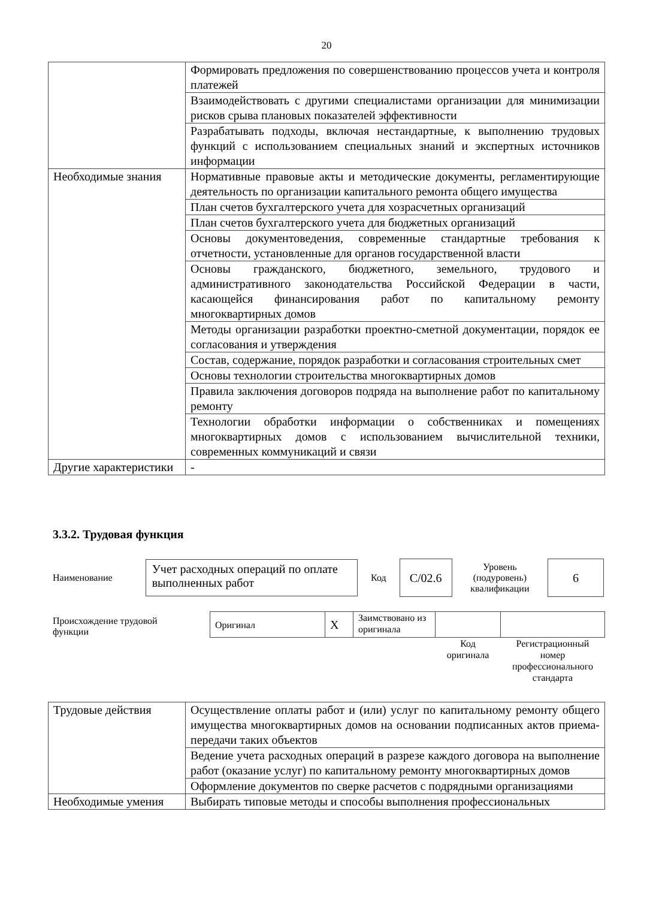20
| | Формировать предложения по совершенствованию процессов учета и контроля платежей |
| | Взаимодействовать с другими специалистами организации для минимизации рисков срыва плановых показателей эффективности |
| | Разрабатывать подходы, включая нестандартные, к выполнению трудовых функций с использованием специальных знаний и экспертных источников информации |
| Необходимые знания | Нормативные правовые акты и методические документы, регламентирующие деятельность по организации капитального ремонта общего имущества |
| | План счетов бухгалтерского учета для хозрасчетных организаций |
| | План счетов бухгалтерского учета для бюджетных организаций |
| | Основы документоведения, современные стандартные требования к отчетности, установленные для органов государственной власти |
| | Основы гражданского, бюджетного, земельного, трудового и административного законодательства Российской Федерации в части, касающейся финансирования работ по капитальному ремонту многоквартирных домов |
| | Методы организации разработки проектно-сметной документации, порядок ее согласования и утверждения |
| | Состав, содержание, порядок разработки и согласования строительных смет |
| | Основы технологии строительства многоквартирных домов |
| | Правила заключения договоров подряда на выполнение работ по капитальному ремонту |
| | Технологии обработки информации о собственниках и помещениях многоквартирных домов с использованием вычислительной техники, современных коммуникаций и связи |
| Другие характеристики | - |
3.3.2. Трудовая функция
Наименование
Учет расходных операций по оплате выполненных работ
Код
С/02.6
Уровень (подуровень) квалификации
6
Происхождение трудовой функции
| Оригинал | X | Заимствовано из оригинала | | |
| | | | Код оригинала | Регистрационный номер профессионального стандарта |
| Трудовые действия | Осуществление оплаты работ и (или) услуг по капитальному ремонту общего имущества многоквартирных домов на основании подписанных актов приема-передачи таких объектов |
| | Ведение учета расходных операций в разрезе каждого договора на выполнение работ (оказание услуг) по капитальному ремонту многоквартирных домов |
| | Оформление документов по сверке расчетов с подрядными организациями |
| Необходимые умения | Выбирать типовые методы и способы выполнения профессиональных |